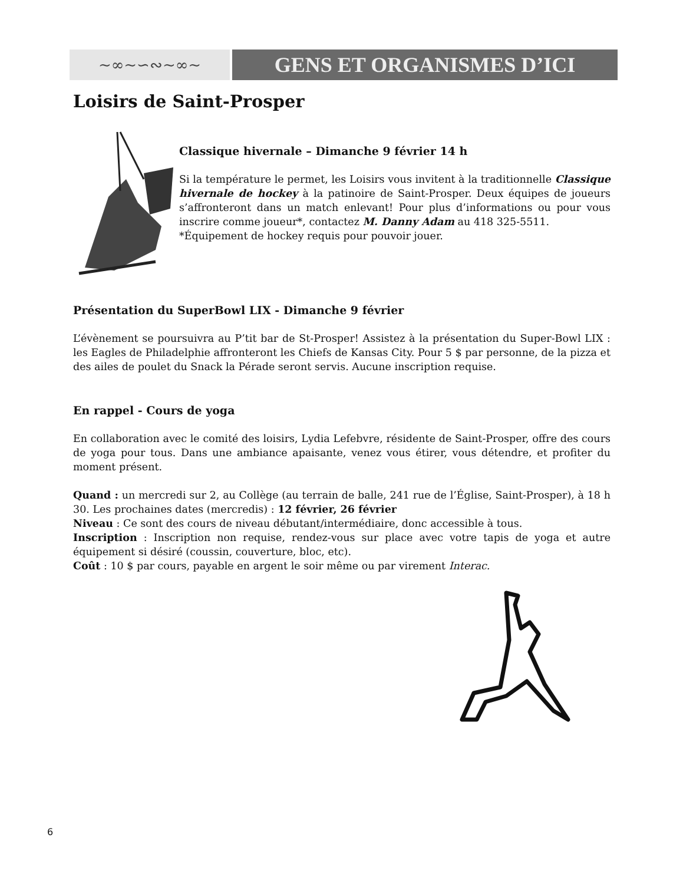~∞~∽∾~∞~
GENS ET ORGANISMES D’ICI
Loisirs de Saint-Prosper
Classique hivernale – Dimanche 9 février 14 h
Si la température le permet, les Loisirs vous invitent à la traditionnelle Classique hivernale de hockey à la patinoire de Saint-Prosper. Deux équipes de joueurs s’affronteront dans un match enlevant! Pour plus d’informations ou pour vous inscrire comme joueur*, contactez M. Danny Adam au 418 325-5511.
*Équipement de hockey requis pour pouvoir jouer.
Présentation du SuperBowl LIX - Dimanche 9 février
L’évènement se poursuivra au P’tit bar de St-Prosper! Assistez à la présentation du Super-Bowl LIX : les Eagles de Philadelphie affronteront les Chiefs de Kansas City. Pour 5 $ par personne, de la pizza et des ailes de poulet du Snack la Pérade seront servis. Aucune inscription requise.
En rappel - Cours de yoga
En collaboration avec le comité des loisirs, Lydia Lefebvre, résidente de Saint-Prosper, offre des cours de yoga pour tous. Dans une ambiance apaisante, venez vous étirer, vous détendre, et profiter du moment présent.
Quand : un mercredi sur 2, au Collège (au terrain de balle, 241 rue de l’Église, Saint-Prosper), à 18 h 30. Les prochaines dates (mercredis) : 12 février, 26 février
Niveau : Ce sont des cours de niveau débutant/intermédiaire, donc accessible à tous.
Inscription : Inscription non requise, rendez-vous sur place avec votre tapis de yoga et autre équipement si désiré (coussin, couverture, bloc, etc).
Coût : 10 $ par cours, payable en argent le soir même ou par virement Interac.
6